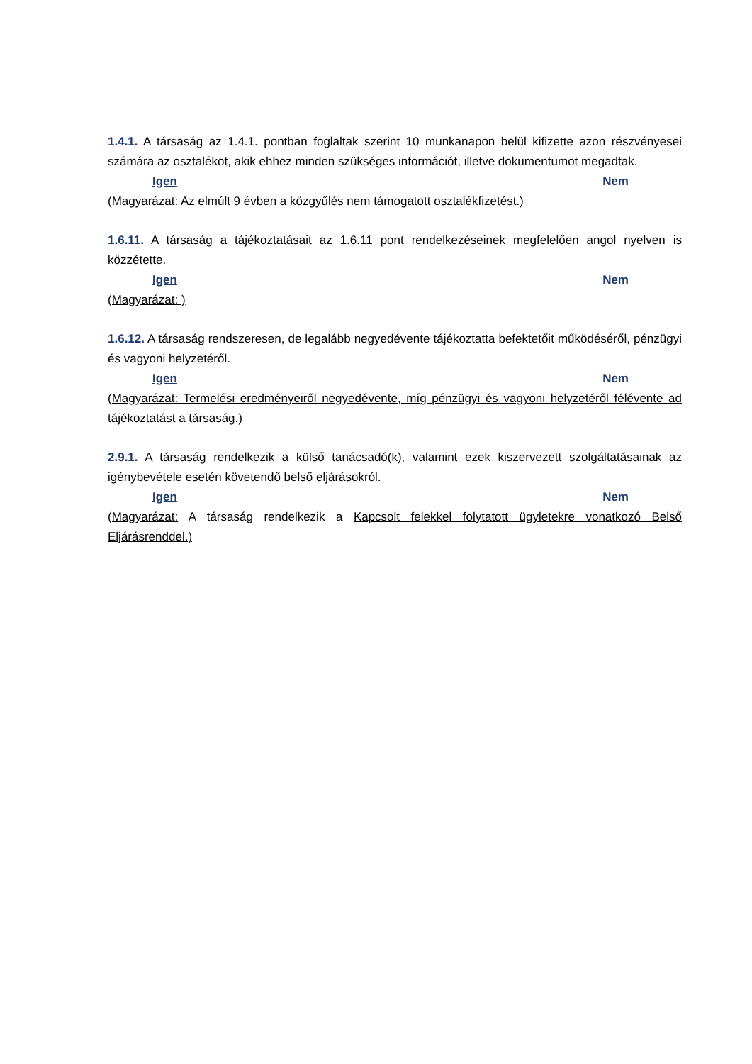1.4.1. A társaság az 1.4.1. pontban foglaltak szerint 10 munkanapon belül kifizette azon részvényesei számára az osztalékot, akik ehhez minden szükséges információt, illetve dokumentumot megadtak.
Igen Nem
(Magyarázat: Az elmúlt 9 évben a közgyűlés nem támogatott osztalékfizetést.)
1.6.11. A társaság a tájékoztatásait az 1.6.11 pont rendelkezéseinek megfelelően angol nyelven is közzétette.
Igen Nem
(Magyarázat: )
1.6.12. A társaság rendszeresen, de legalább negyedévente tájékoztatta befektetőit működéséről, pénzügyi és vagyoni helyzetéről.
Igen Nem
(Magyarázat: Termelési eredményeiről negyedévente, míg pénzügyi és vagyoni helyzetéről félévente ad tájékoztatást a társaság.)
2.9.1. A társaság rendelkezik a külső tanácsadó(k), valamint ezek kiszervezett szolgáltatásainak az igénybevétele esetén követendő belső eljárásokról.
Igen Nem
(Magyarázat: A társaság rendelkezik a Kapcsolt felekkel folytatott ügyletekre vonatkozó Belső Eljárásrenddel.)